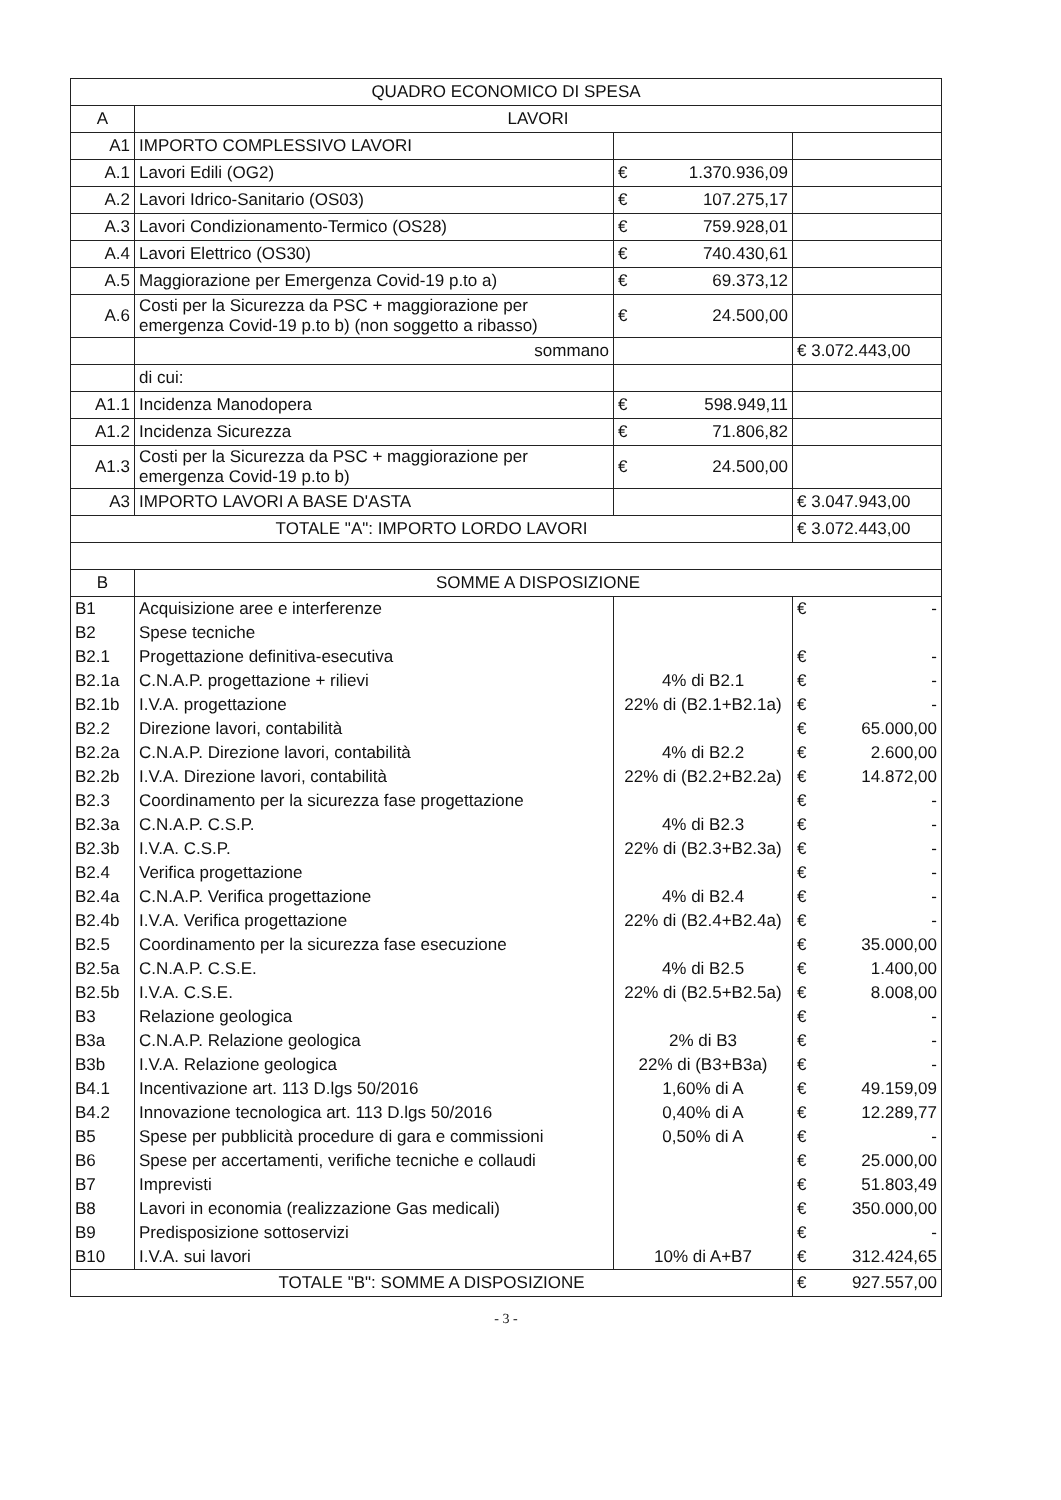| QUADRO ECONOMICO DI SPESA | | | |
| --- | --- | --- | --- |
| A | LAVORI | | |
| A1 | IMPORTO COMPLESSIVO LAVORI | | |
| A.1 | Lavori Edili (OG2) | € 1.370.936,09 | |
| A.2 | Lavori Idrico-Sanitario (OS03) | € 107.275,17 | |
| A.3 | Lavori Condizionamento-Termico (OS28) | € 759.928,01 | |
| A.4 | Lavori Elettrico (OS30) | € 740.430,61 | |
| A.5 | Maggiorazione per Emergenza Covid-19 p.to a) | € 69.373,12 | |
| A.6 | Costi per la Sicurezza da PSC + maggiorazione per emergenza Covid-19 p.to b) (non soggetto a ribasso) | € 24.500,00 | |
| | sommano | | € 3.072.443,00 |
| | di cui: | | |
| A1.1 | Incidenza Manodopera | € 598.949,11 | |
| A1.2 | Incidenza Sicurezza | € 71.806,82 | |
| A1.3 | Costi per la Sicurezza da PSC + maggiorazione per emergenza Covid-19 p.to b) | € 24.500,00 | |
| A3 | IMPORTO LAVORI A BASE D'ASTA | | € 3.047.943,00 |
| TOTALE "A": IMPORTO LORDO LAVORI | | | € 3.072.443,00 |
| B | SOMME A DISPOSIZIONE | | |
| B1 | Acquisizione aree e interferenze | | € - |
| B2 | Spese tecniche | | |
| B2.1 | Progettazione definitiva-esecutiva | | € - |
| B2.1a | C.N.A.P. progettazione + rilievi | 4% di B2.1 | € - |
| B2.1b | I.V.A. progettazione | 22% di (B2.1+B2.1a) | € - |
| B2.2 | Direzione lavori, contabilità | | € 65.000,00 |
| B2.2a | C.N.A.P. Direzione lavori, contabilità | 4% di B2.2 | € 2.600,00 |
| B2.2b | I.V.A. Direzione lavori, contabilità | 22% di (B2.2+B2.2a) | € 14.872,00 |
| B2.3 | Coordinamento per la sicurezza fase progettazione | | € - |
| B2.3a | C.N.A.P. C.S.P. | 4% di B2.3 | € - |
| B2.3b | I.V.A. C.S.P. | 22% di (B2.3+B2.3a) | € - |
| B2.4 | Verifica progettazione | | € - |
| B2.4a | C.N.A.P. Verifica progettazione | 4% di B2.4 | € - |
| B2.4b | I.V.A. Verifica progettazione | 22% di (B2.4+B2.4a) | € - |
| B2.5 | Coordinamento per la sicurezza fase esecuzione | | € 35.000,00 |
| B2.5a | C.N.A.P. C.S.E. | 4% di B2.5 | € 1.400,00 |
| B2.5b | I.V.A. C.S.E. | 22% di (B2.5+B2.5a) | € 8.008,00 |
| B3 | Relazione geologica | | € - |
| B3a | C.N.A.P. Relazione geologica | 2% di B3 | € - |
| B3b | I.V.A. Relazione geologica | 22% di (B3+B3a) | € - |
| B4.1 | Incentivazione art. 113 D.lgs 50/2016 | 1,60% di A | € 49.159,09 |
| B4.2 | Innovazione tecnologica art. 113 D.lgs 50/2016 | 0,40% di A | € 12.289,77 |
| B5 | Spese per pubblicità procedure di gara e commissioni | 0,50% di A | € - |
| B6 | Spese per accertamenti, verifiche tecniche e collaudi | | € 25.000,00 |
| B7 | Imprevisti | | € 51.803,49 |
| B8 | Lavori in economia (realizzazione Gas medicali) | | € 350.000,00 |
| B9 | Predisposizione sottoservizi | | € - |
| B10 | I.V.A. sui lavori | 10% di A+B7 | € 312.424,65 |
| TOTALE "B": SOMME A DISPOSIZIONE | | | € 927.557,00 |
- 3 -